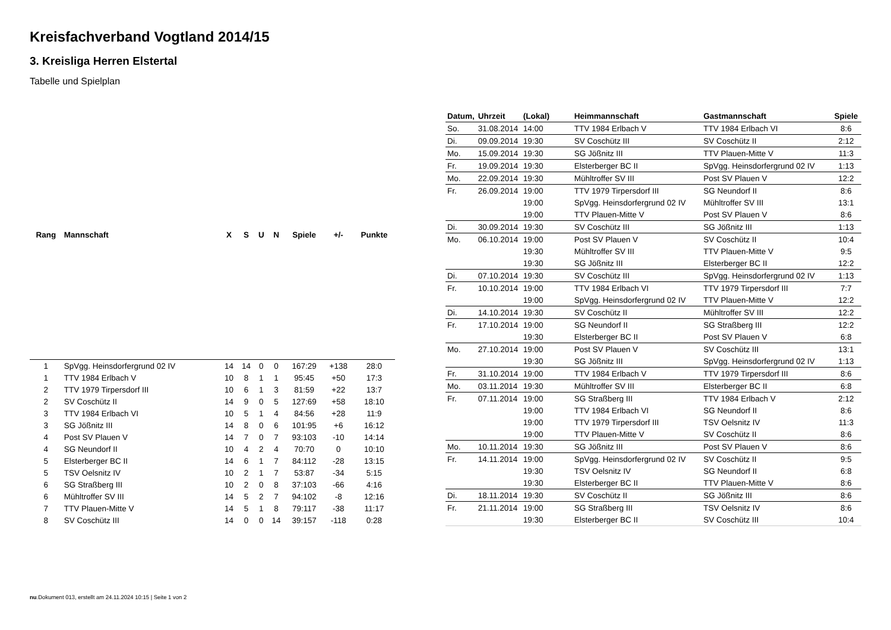Kreisfachverband Vogtland 2014/15
3. Kreisliga Herren Elstertal
Tabelle und Spielplan
| Rang | Mannschaft | X | S | U | N | Spiele | +/- | Punkte |
| --- | --- | --- | --- | --- | --- | --- | --- | --- |
| 1 | SpVgg. Heinsdorfergrund 02 IV | 14 | 14 | 0 | 0 | 167:29 | +138 | 28:0 |
| 1 | TTV 1984 Erlbach V | 10 | 8 | 1 | 1 | 95:45 | +50 | 17:3 |
| 2 | TTV 1979 Tirpersdorf III | 10 | 6 | 1 | 3 | 81:59 | +22 | 13:7 |
| 2 | SV Coschütz II | 14 | 9 | 0 | 5 | 127:69 | +58 | 18:10 |
| 3 | TTV 1984 Erlbach VI | 10 | 5 | 1 | 4 | 84:56 | +28 | 11:9 |
| 3 | SG Jößnitz III | 14 | 8 | 0 | 6 | 101:95 | +6 | 16:12 |
| 4 | Post SV Plauen V | 14 | 7 | 0 | 7 | 93:103 | -10 | 14:14 |
| 4 | SG Neundorf II | 10 | 4 | 2 | 4 | 70:70 | 0 | 10:10 |
| 5 | Elsterberger BC II | 14 | 6 | 1 | 7 | 84:112 | -28 | 13:15 |
| 5 | TSV Oelsnitz IV | 10 | 2 | 1 | 7 | 53:87 | -34 | 5:15 |
| 6 | SG Straßberg III | 10 | 2 | 0 | 8 | 37:103 | -66 | 4:16 |
| 6 | Mühltroffer SV III | 14 | 5 | 2 | 7 | 94:102 | -8 | 12:16 |
| 7 | TTV Plauen-Mitte V | 14 | 5 | 1 | 8 | 79:117 | -38 | 11:17 |
| 8 | SV Coschütz III | 14 | 0 | 0 | 14 | 39:157 | -118 | 0:28 |
| Datum, | Uhrzeit | (Lokal) | Heimmannschaft | Gastmannschaft | Spiele |
| --- | --- | --- | --- | --- | --- |
| So. | 31.08.2014 | 14:00 | TTV 1984 Erlbach V | TTV 1984 Erlbach VI | 8:6 |
| Di. | 09.09.2014 | 19:30 | SV Coschütz III | SV Coschütz II | 2:12 |
| Mo. | 15.09.2014 | 19:30 | SG Jößnitz III | TTV Plauen-Mitte V | 11:3 |
| Fr. | 19.09.2014 | 19:30 | Elsterberger BC II | SpVgg. Heinsdorfergrund 02 IV | 1:13 |
| Mo. | 22.09.2014 | 19:30 | Mühltroffer SV III | Post SV Plauen V | 12:2 |
| Fr. | 26.09.2014 | 19:00 | TTV 1979 Tirpersdorf III | SG Neundorf II | 8:6 |
| | | 19:00 | SpVgg. Heinsdorfergrund 02 IV | Mühltroffer SV III | 13:1 |
| | | 19:00 | TTV Plauen-Mitte V | Post SV Plauen V | 8:6 |
| Di. | 30.09.2014 | 19:30 | SV Coschütz III | SG Jößnitz III | 1:13 |
| Mo. | 06.10.2014 | 19:00 | Post SV Plauen V | SV Coschütz II | 10:4 |
| | | 19:30 | Mühltroffer SV III | TTV Plauen-Mitte V | 9:5 |
| | | 19:30 | SG Jößnitz III | Elsterberger BC II | 12:2 |
| Di. | 07.10.2014 | 19:30 | SV Coschütz III | SpVgg. Heinsdorfergrund 02 IV | 1:13 |
| Fr. | 10.10.2014 | 19:00 | TTV 1984 Erlbach VI | TTV 1979 Tirpersdorf III | 7:7 |
| | | 19:00 | SpVgg. Heinsdorfergrund 02 IV | TTV Plauen-Mitte V | 12:2 |
| Di. | 14.10.2014 | 19:30 | SV Coschütz II | Mühltroffer SV III | 12:2 |
| Fr. | 17.10.2014 | 19:00 | SG Neundorf II | SG Straßberg III | 12:2 |
| | | 19:30 | Elsterberger BC II | Post SV Plauen V | 6:8 |
| Mo. | 27.10.2014 | 19:00 | Post SV Plauen V | SV Coschütz III | 13:1 |
| | | 19:30 | SG Jößnitz III | SpVgg. Heinsdorfergrund 02 IV | 1:13 |
| Fr. | 31.10.2014 | 19:00 | TTV 1984 Erlbach V | TTV 1979 Tirpersdorf III | 8:6 |
| Mo. | 03.11.2014 | 19:30 | Mühltroffer SV III | Elsterberger BC II | 6:8 |
| Fr. | 07.11.2014 | 19:00 | SG Straßberg III | TTV 1984 Erlbach V | 2:12 |
| | | 19:00 | TTV 1984 Erlbach VI | SG Neundorf II | 8:6 |
| | | 19:00 | TTV 1979 Tirpersdorf III | TSV Oelsnitz IV | 11:3 |
| | | 19:00 | TTV Plauen-Mitte V | SV Coschütz II | 8:6 |
| Mo. | 10.11.2014 | 19:30 | SG Jößnitz III | Post SV Plauen V | 8:6 |
| Fr. | 14.11.2014 | 19:00 | SpVgg. Heinsdorfergrund 02 IV | SV Coschütz II | 9:5 |
| | | 19:30 | TSV Oelsnitz IV | SG Neundorf II | 6:8 |
| | | 19:30 | Elsterberger BC II | TTV Plauen-Mitte V | 8:6 |
| Di. | 18.11.2014 | 19:30 | SV Coschütz II | SG Jößnitz III | 8:6 |
| Fr. | 21.11.2014 | 19:00 | SG Straßberg III | TSV Oelsnitz IV | 8:6 |
| | | 19:30 | Elsterberger BC II | SV Coschütz III | 10:4 |
nu.Dokument 013, erstellt am 24.11.2024 10:15 | Seite 1 von 2